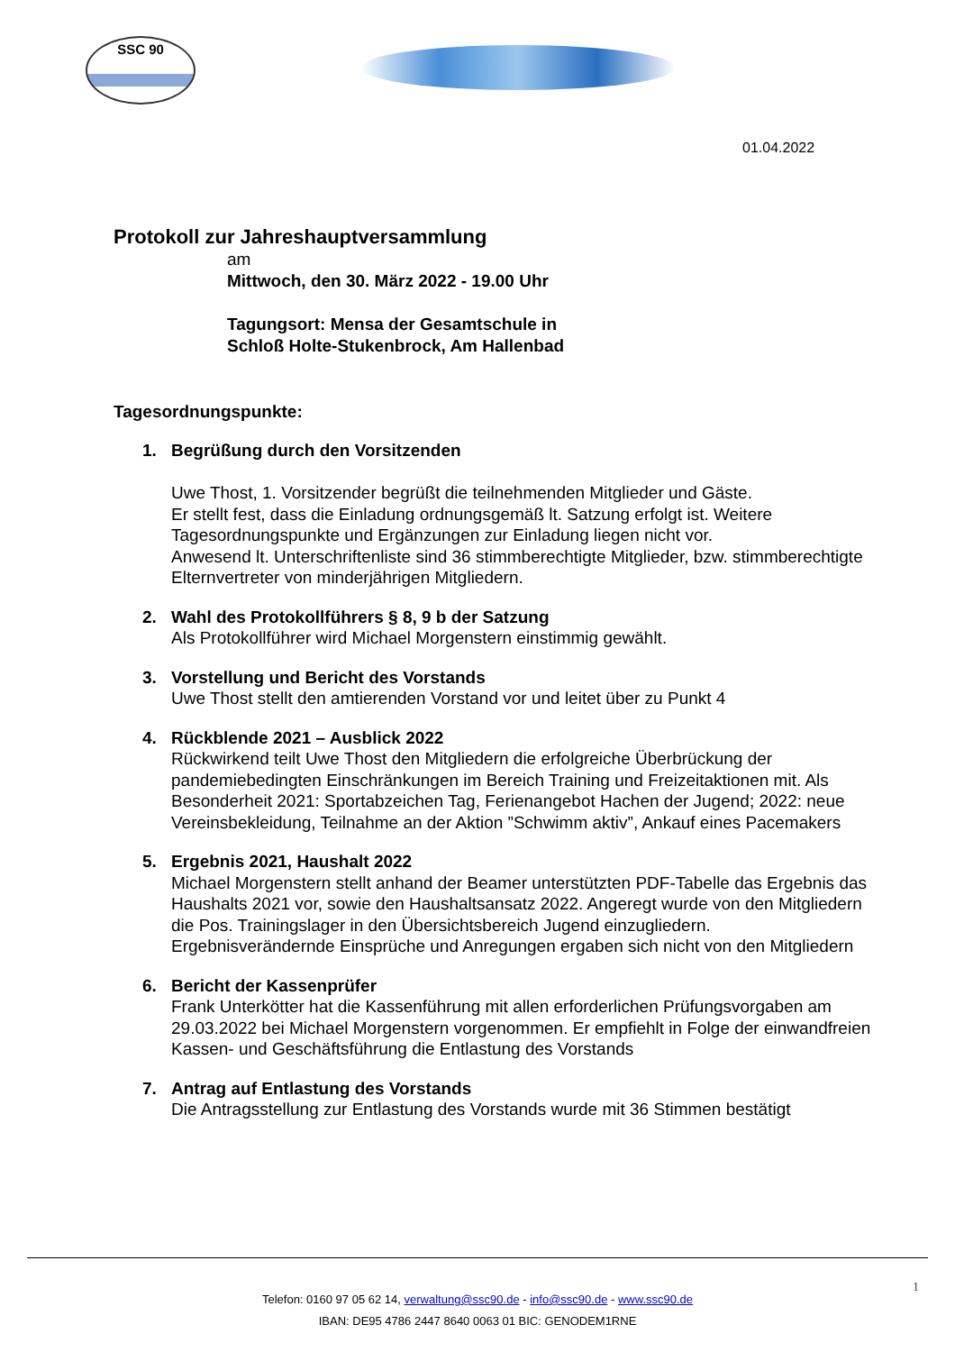SSC 90
01.04.2022
Protokoll zur Jahreshauptversammlung
am
Mittwoch, den 30. März 2022 - 19.00 Uhr
Tagungsort: Mensa der Gesamtschule in
Schloß Holte-Stukenbrock, Am Hallenbad
Tagesordnungspunkte:
1. Begrüßung durch den Vorsitzenden
Uwe Thost, 1. Vorsitzender begrüßt die teilnehmenden Mitglieder und Gäste.
Er stellt fest, dass die Einladung ordnungsgemäß lt. Satzung erfolgt ist. Weitere Tagesordnungspunkte und Ergänzungen zur Einladung liegen nicht vor.
Anwesend lt. Unterschriftenliste sind 36 stimmberechtigte Mitglieder, bzw. stimmberechtigte Elternvertreter von minderjährigen Mitgliedern.
2. Wahl des Protokollführers § 8, 9 b der Satzung
Als Protokollführer wird Michael Morgenstern einstimmig gewählt.
3. Vorstellung und Bericht des Vorstands
Uwe Thost stellt den amtierenden Vorstand vor und leitet über zu Punkt 4
4. Rückblende 2021 – Ausblick 2022
Rückwirkend teilt Uwe Thost den Mitgliedern die erfolgreiche Überbrückung der pandemiebedingten Einschränkungen im Bereich Training und Freizeitaktionen mit. Als Besonderheit 2021: Sportabzeichen Tag, Ferienangebot Hachen der Jugend; 2022: neue Vereinsbekleidung, Teilnahme an der Aktion ”Schwimm aktiv”, Ankauf eines Pacemakers
5. Ergebnis 2021, Haushalt 2022
Michael Morgenstern stellt anhand der Beamer unterstützten PDF-Tabelle das Ergebnis das Haushalts 2021 vor, sowie den Haushaltsansatz 2022. Angeregt wurde von den Mitgliedern die Pos. Trainingslager in den Übersichtsbereich Jugend einzugliedern.
Ergebnisverändernde Einsprüche und Anregungen ergaben sich nicht von den Mitgliedern
6. Bericht der Kassenprüfer
Frank Unterkötter hat die Kassenführung mit allen erforderlichen Prüfungsvorgaben am 29.03.2022 bei Michael Morgenstern vorgenommen. Er empfiehlt in Folge der einwandfreien Kassen- und Geschäftsführung die Entlastung des Vorstands
7. Antrag auf Entlastung des Vorstands
Die Antragsstellung zur Entlastung des Vorstands wurde mit 36 Stimmen bestätigt
1
Telefon: 0160 97 05 62 14, verwaltung@ssc90.de - info@ssc90.de - www.ssc90.de
IBAN: DE95 4786 2447 8640 0063 01 BIC: GENODEM1RNE